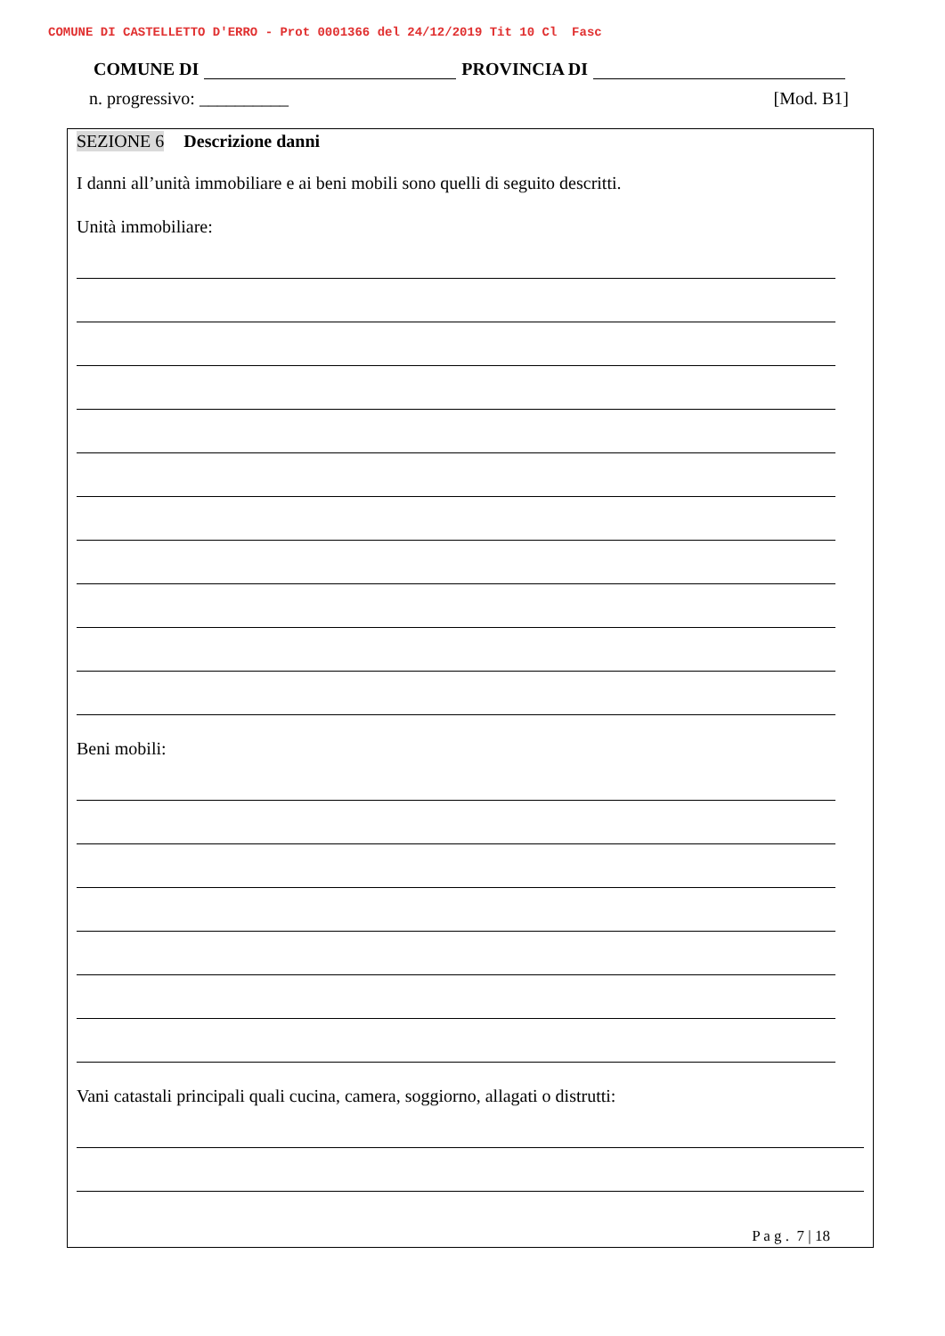COMUNE DI CASTELLETTO D'ERRO - Prot 0001366 del 24/12/2019 Tit 10 Cl Fasc
COMUNE DI PROVINCIA DI
n. progressivo: __________ [Mod. B1]
SEZIONE 6 Descrizione danni
I danni all’unità immobiliare e ai beni mobili sono quelli di seguito descritti.
Unità immobiliare:
Beni mobili:
Vani catastali principali quali cucina, camera, soggiorno, allagati o distrutti:
P a g . 7 | 18